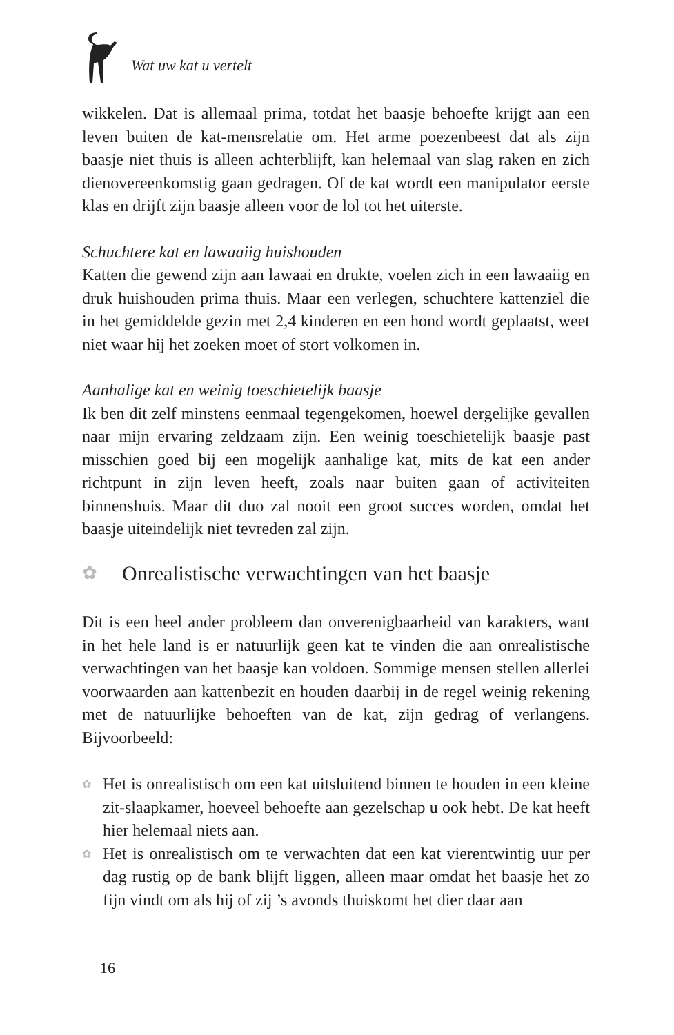Wat uw kat u vertelt
wikkelen. Dat is allemaal prima, totdat het baasje behoefte krijgt aan een leven buiten de kat-mensrelatie om. Het arme poezenbeest dat als zijn baasje niet thuis is alleen achterblijft, kan helemaal van slag raken en zich dienovereenkomstig gaan gedragen. Of de kat wordt een manipulator eerste klas en drijft zijn baasje alleen voor de lol tot het uiterste.
Schuchtere kat en lawaaiig huishouden
Katten die gewend zijn aan lawaai en drukte, voelen zich in een lawaaiig en druk huishouden prima thuis. Maar een verlegen, schuchtere kattenziel die in het gemiddelde gezin met 2,4 kinderen en een hond wordt geplaatst, weet niet waar hij het zoeken moet of stort volkomen in.
Aanhalige kat en weinig toeschietelijk baasje
Ik ben dit zelf minstens eenmaal tegengekomen, hoewel dergelijke gevallen naar mijn ervaring zeldzaam zijn. Een weinig toeschietelijk baasje past misschien goed bij een mogelijk aanhalige kat, mits de kat een ander richtpunt in zijn leven heeft, zoals naar buiten gaan of activiteiten binnenshuis. Maar dit duo zal nooit een groot succes worden, omdat het baasje uiteindelijk niet tevreden zal zijn.
✿ Onrealistische verwachtingen van het baasje
Dit is een heel ander probleem dan onverenigbaarheid van karakters, want in het hele land is er natuurlijk geen kat te vinden die aan onrealistische verwachtingen van het baasje kan voldoen. Sommige mensen stellen allerlei voorwaarden aan kattenbezit en houden daarbij in de regel weinig rekening met de natuurlijke behoeften van de kat, zijn gedrag of verlangens. Bijvoorbeeld:
✿ Het is onrealistisch om een kat uitsluitend binnen te houden in een kleine zit-slaapkamer, hoeveel behoefte aan gezelschap u ook hebt. De kat heeft hier helemaal niets aan.
✿ Het is onrealistisch om te verwachten dat een kat vierentwintig uur per dag rustig op de bank blijft liggen, alleen maar omdat het baasje het zo fijn vindt om als hij of zij ’s avonds thuiskomt het dier daar aan
16